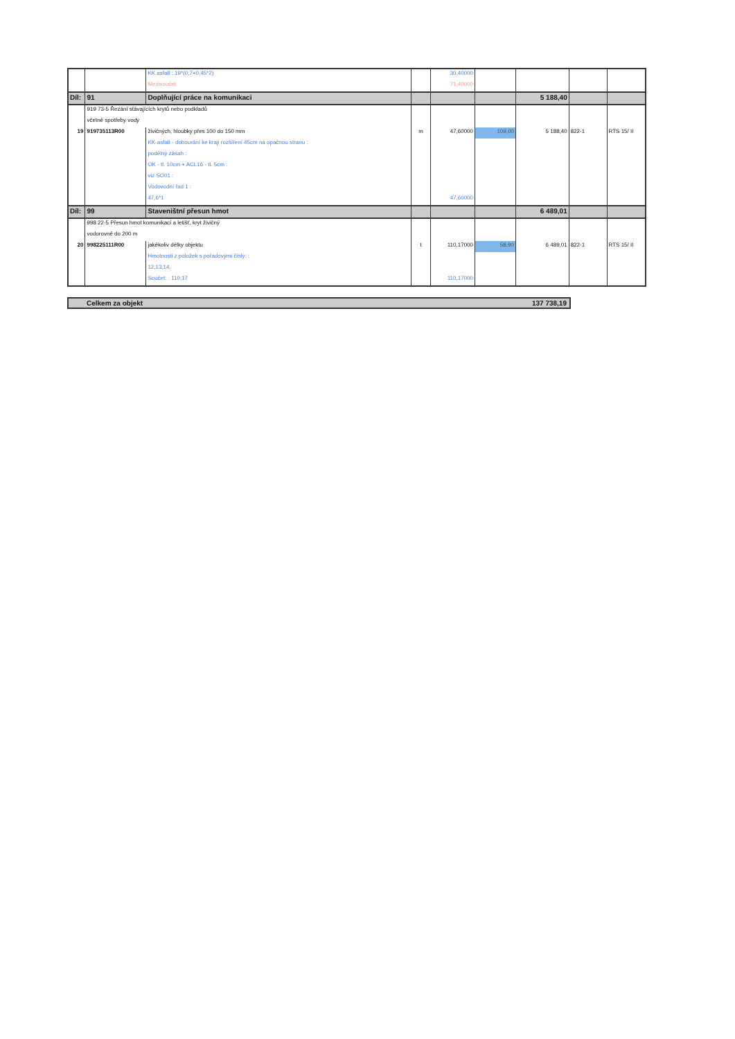| | | KK asfalt : 19*(0,7+0,45*2) | | 30,40000 | | | | |
| | | Mezisoučet | | 71,40000 | | | | |
| Díl: | 91 | Doplňující práce na komunikaci | | | | 5 188,40 | | |
| | 919 73-5 Řezání stávajících krytů nebo podkladů | | | | | | | |
| | včetně spotřeby vody | | | | | | | |
| 19 | 919735113R00 | živičných, hloubky přes 100 do 150 mm | m | 47,60000 | 109,00 | 5 188,40 | 822-1 | RTS 15/ II |
| | | KK-asfalt - dobourání ke kraji rozšíření 45cm na opačnou stranu : | | | | | | |
| | | podélný zásah : | | | | | | |
| | | OK - tl. 10cm + ACL16 - tl. 5cm : | | | | | | |
| | | viz SO01 : | | | | | | |
| | | Vodovodní řad 1 : | | | | | | |
| | | 47,6*1 | | 47,60000 | | | | |
| Díl: | 99 | Staveništní přesun hmot | | | | 6 489,01 | | |
| | 998 22-5 Přesun hmot komunikací a letišť, kryt živičný | | | | | | | |
| | vodorovně do 200 m | | | | | | | |
| 20 | 998225111R00 | jakékoliv délky objektu | t | 110,17000 | 58,90 | 6 489,01 | 822-1 | RTS 15/ II |
| | | Hmotnosti z položek s pořadovými čísly: : | | | | | | |
| | | 12,13,14, | | | | | | |
| | | Součet: : 110,17 | | 110,17000 | | | | |
| Celkem za objekt | 137 738,19 |